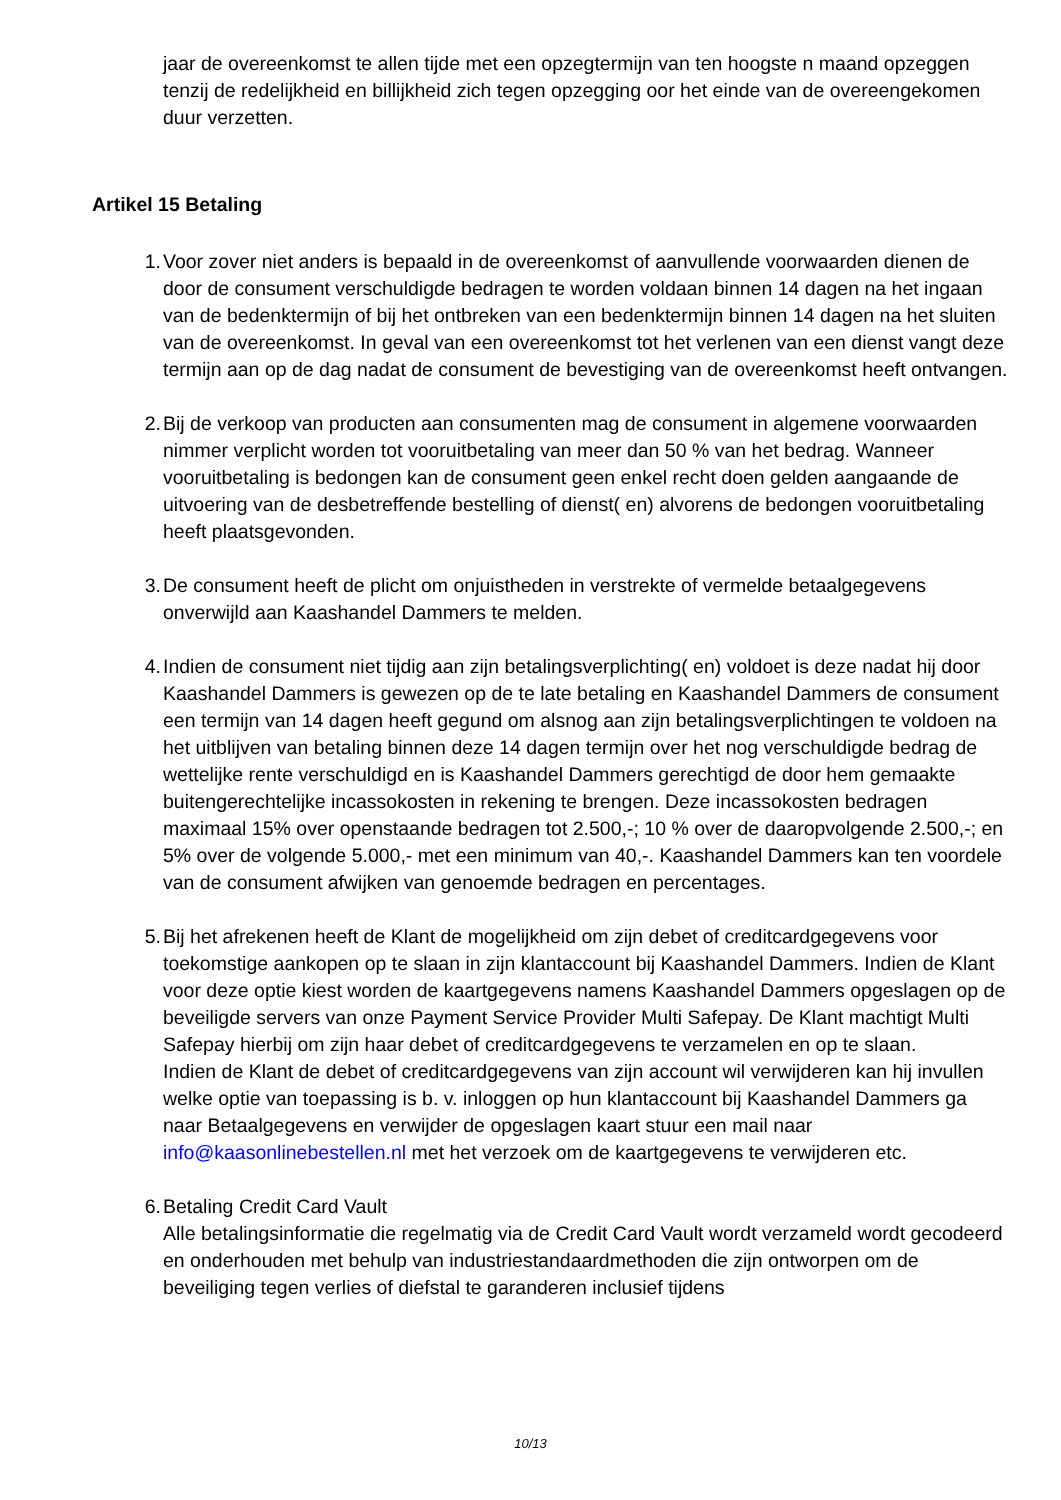jaar de overeenkomst te allen tijde met een opzegtermijn van ten hoogste n maand opzeggen tenzij de redelijkheid en billijkheid zich tegen opzegging oor het einde van de overeengekomen duur verzetten.
Artikel 15 Betaling
1. Voor zover niet anders is bepaald in de overeenkomst of aanvullende voorwaarden dienen de door de consument verschuldigde bedragen te worden voldaan binnen 14 dagen na het ingaan van de bedenktermijn of bij het ontbreken van een bedenktermijn binnen 14 dagen na het sluiten van de overeenkomst. In geval van een overeenkomst tot het verlenen van een dienst vangt deze termijn aan op de dag nadat de consument de bevestiging van de overeenkomst heeft ontvangen.
2. Bij de verkoop van producten aan consumenten mag de consument in algemene voorwaarden nimmer verplicht worden tot vooruitbetaling van meer dan 50 % van het bedrag. Wanneer vooruitbetaling is bedongen kan de consument geen enkel recht doen gelden aangaande de uitvoering van de desbetreffende bestelling of dienst( en) alvorens de bedongen vooruitbetaling heeft plaatsgevonden.
3. De consument heeft de plicht om onjuistheden in verstrekte of vermelde betaalgegevens onverwijld aan Kaashandel Dammers te melden.
4. Indien de consument niet tijdig aan zijn betalingsverplichting( en) voldoet is deze nadat hij door Kaashandel Dammers is gewezen op de te late betaling en Kaashandel Dammers de consument een termijn van 14 dagen heeft gegund om alsnog aan zijn betalingsverplichtingen te voldoen na het uitblijven van betaling binnen deze 14 dagen termijn over het nog verschuldigde bedrag de wettelijke rente verschuldigd en is Kaashandel Dammers gerechtigd de door hem gemaakte buitengerechtelijke incassokosten in rekening te brengen. Deze incassokosten bedragen maximaal 15% over openstaande bedragen tot 2.500,-; 10 % over de daaropvolgende 2.500,-; en 5% over de volgende 5.000,- met een minimum van 40,-. Kaashandel Dammers kan ten voordele van de consument afwijken van genoemde bedragen en percentages.
5. Bij het afrekenen heeft de Klant de mogelijkheid om zijn debet of creditcardgegevens voor toekomstige aankopen op te slaan in zijn klantaccount bij Kaashandel Dammers. Indien de Klant voor deze optie kiest worden de kaartgegevens namens Kaashandel Dammers opgeslagen op de beveiligde servers van onze Payment Service Provider Multi Safepay. De Klant machtigt Multi Safepay hierbij om zijn haar debet of creditcardgegevens te verzamelen en op te slaan.
Indien de Klant de debet of creditcardgegevens van zijn account wil verwijderen kan hij invullen welke optie van toepassing is b. v. inloggen op hun klantaccount bij Kaashandel Dammers ga naar Betaalgegevens en verwijder de opgeslagen kaart stuur een mail naar info@kaasonlinebestellen.nl met het verzoek om de kaartgegevens te verwijderen etc.
6. Betaling Credit Card Vault
Alle betalingsinformatie die regelmatig via de Credit Card Vault wordt verzameld wordt gecodeerd en onderhouden met behulp van industriestandaardmethoden die zijn ontworpen om de beveiliging tegen verlies of diefstal te garanderen inclusief tijdens
10/13